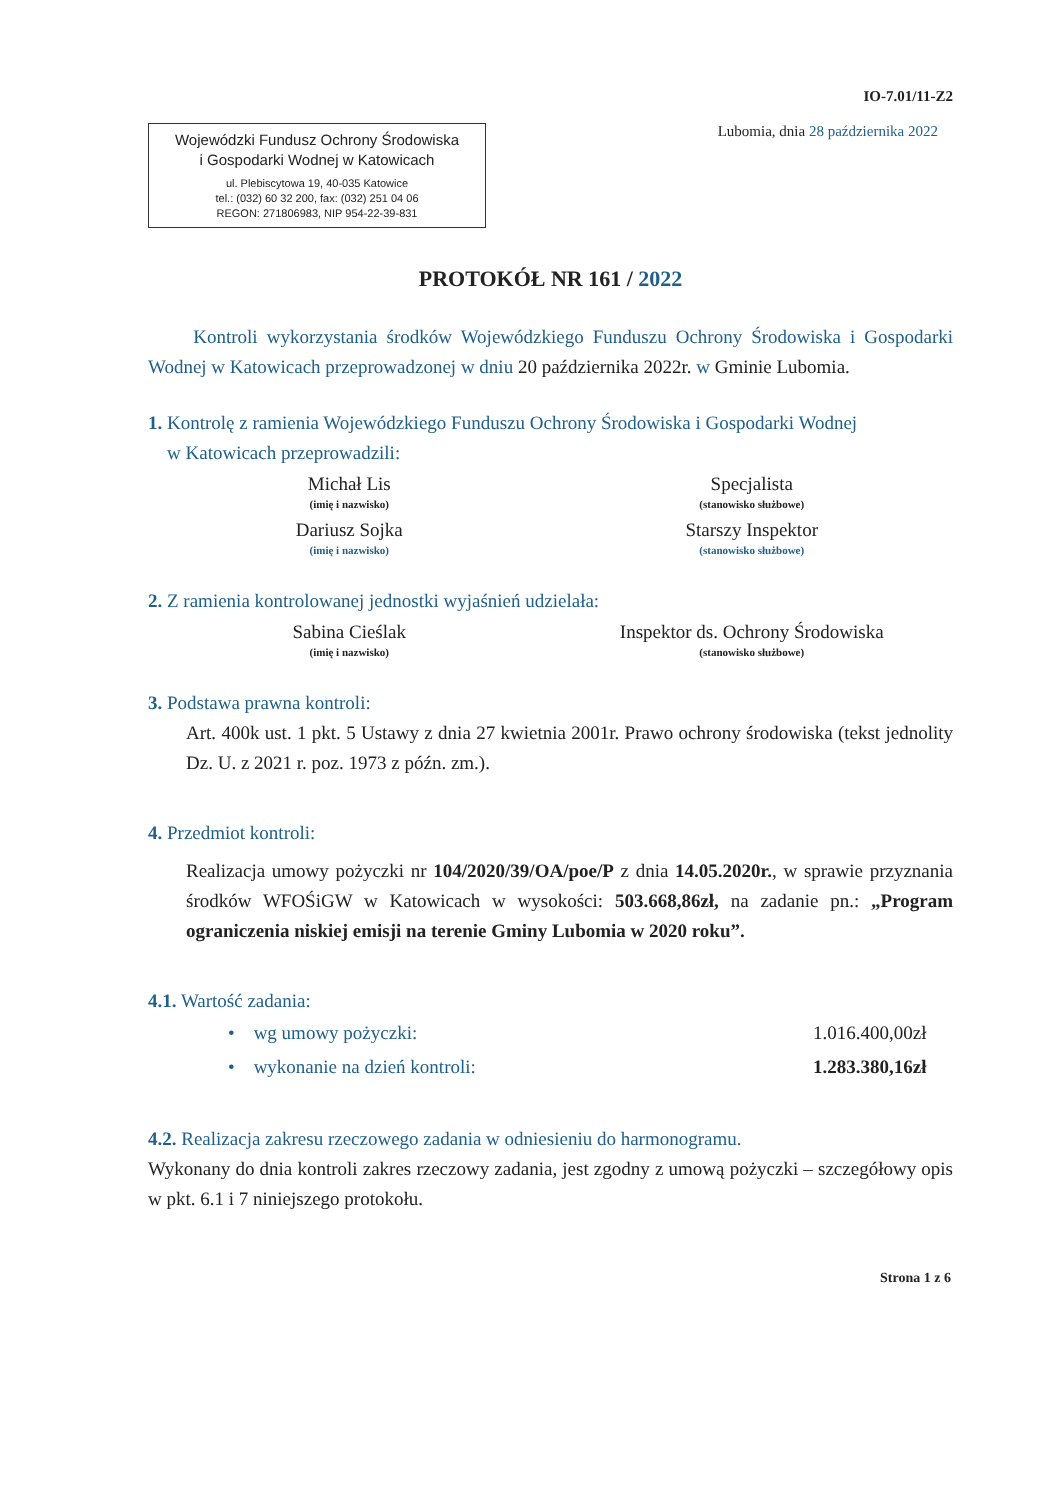IO-7.01/11-Z2
Wojewódzki Fundusz Ochrony Środowiska
i Gospodarki Wodnej w Katowicach
ul. Plebiscytowa 19, 40-035 Katowice
tel.: (032) 60 32 200, fax: (032) 251 04 06
REGON: 271806983, NIP 954-22-39-831
Lubomia, dnia 28 października 2022
PROTOKÓŁ NR 161 / 2022
Kontroli wykorzystania środków Wojewódzkiego Funduszu Ochrony Środowiska i Gospodarki Wodnej w Katowicach przeprowadzonej w dniu 20 października 2022r. w Gminie Lubomia.
1. Kontrolę z ramienia Wojewódzkiego Funduszu Ochrony Środowiska i Gospodarki Wodnej
w Katowicach przeprowadzili:
Michał Lis
(imię i nazwisko)
Specjalista
(stanowisko służbowe)
Dariusz Sojka
(imię i nazwisko)
Starszy Inspektor
(stanowisko służbowe)
2. Z ramienia kontrolowanej jednostki wyjaśnień udzielała:
Sabina Cieślak
(imię i nazwisko)
Inspektor ds. Ochrony Środowiska
(stanowisko służbowe)
3. Podstawa prawna kontroli:
Art. 400k ust. 1 pkt. 5 Ustawy z dnia 27 kwietnia 2001r. Prawo ochrony środowiska (tekst jednolity Dz. U. z 2021 r. poz. 1973 z późn. zm.).
4. Przedmiot kontroli:
Realizacja umowy pożyczki nr 104/2020/39/OA/poe/P z dnia 14.05.2020r., w sprawie przyznania środków WFOŚiGW w Katowicach w wysokości: 503.668,86zł, na zadanie pn.: „Program ograniczenia niskiej emisji na terenie Gminy Lubomia w 2020 roku”.
4.1. Wartość zadania:
• wg umowy pożyczki: 1.016.400,00zł
• wykonanie na dzień kontroli: 1.283.380,16zł
4.2. Realizacja zakresu rzeczowego zadania w odniesieniu do harmonogramu.
Wykonany do dnia kontroli zakres rzeczowy zadania, jest zgodny z umową pożyczki – szczegółowy opis w pkt. 6.1 i 7 niniejszego protokołu.
Strona 1 z 6